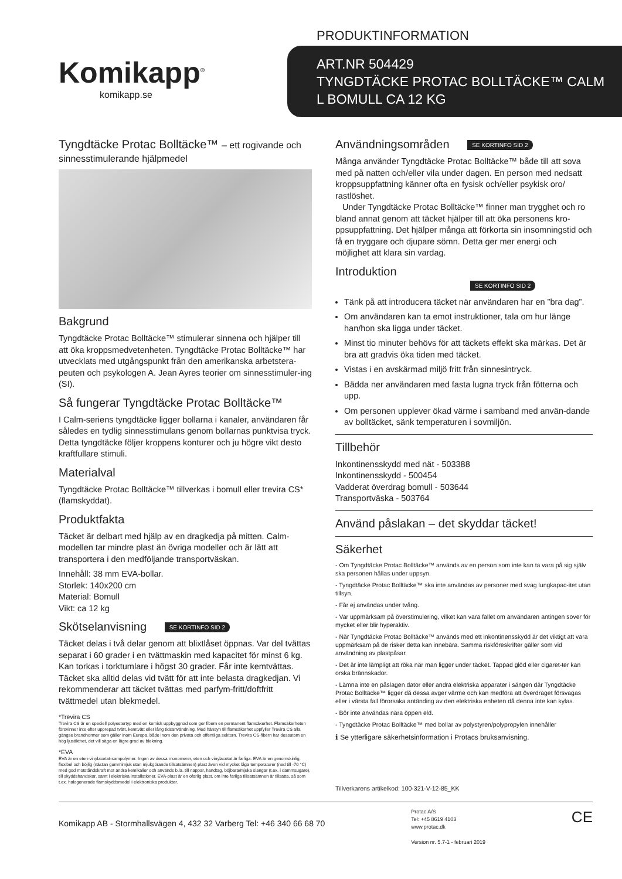Komikapp<sup>®</sup>
komikapp.se
PRODUKTINFORMATION
ART.NR 504429
TYNGDTÄCKE PROTAC BOLLTÄCKE™ CALM
L BOMULL CA 12 KG
Tyngdtäcke Protac Bolltäcke™ – ett rogivande och sinnesstimulerande hjälpmedel
Bakgrund
Tyngdtäcke Protac Bolltäcke™ stimulerar sinnena och hjälper till att öka kroppsmedvetenheten. Tyngdtäcke Protac Bolltäcke™ har utvecklats med utgångspunkt från den amerikanska arbetstera-peuten och psykologen A. Jean Ayres teorier om sinnesstimuler-ing (SI).
Så fungerar Tyngdtäcke Protac Bolltäcke™
I Calm-seriens tyngdtäcke ligger bollarna i kanaler, användaren får således en tydlig sinnesstimulans genom bollarnas punktvisa tryck. Detta tyngdtäcke följer kroppens konturer och ju högre vikt desto kraftfullare stimuli.
Materialval
Tyngdtäcke Protac Bolltäcke™ tillverkas i bomull eller trevira CS* (flamskyddat).
Produktfakta
Täcket är delbart med hjälp av en dragkedja på mitten. Calm-modellen tar mindre plast än övriga modeller och är lätt att transportera i den medföljande transportväskan.
Innehåll: 38 mm EVA-bollar.
Storlek: 140x200 cm
Material: Bomull
Vikt: ca 12 kg
Skötselanvisning SE KORTINFO SID 2
Täcket delas i två delar genom att blixtlåset öppnas. Var del tvättas separat i 60 grader i en tvättmaskin med kapacitet för minst 6 kg. Kan torkas i torktumlare i högst 30 grader. Får inte kemtvättas. Täcket ska alltid delas vid tvätt för att inte belasta dragkedjan. Vi rekommenderar att täcket tvättas med parfym-fritt/doftfritt tvättmedel utan blekmedel.
*Trevira CS
Trevira CS är en speciell polyestertyp med en kemisk uppbyggnad som ger fibern en permanent flamsäkerhet. Flamsäkerheten försvinner inte efter upprepad tvätt, kemtvätt eller lång tidsanvändning. Med hänsyn till flamsäkerhet uppfyller Trevira CS alla gängse brandnormer som gäller inom Europa, både inom den privata och offentliga sektorn. Trevira CS-fibern har dessutom en hög ljusäkthet, det vill säga en lägre grad av blekning.
*EVA
EVA är en eten-vinylacetat-sampolymer. Ingen av dessa monomerer, eten och vinylacetat är farliga. EVA är en genomskinlig, flexibel och böjlig (nästan gummimjuk utan mjukgörande tillsatsämnen) plast även vid mycket låga temperaturer (ned till -70 °C) med god motståndskraft mot andra kemikalier och används b.la. till nappar, handtag, böjbara/mjuka slangar (t.ex. i dammsugare), till skyddshandskar, samt i elektriska installationer. EVA-plast är en ofarlig plast, om inte farliga tillsatsämnen är tillsatta, så som t.ex. halogenerade flamskyddsmedel i elektroniska produkter.
Användningsområden SE KORTINFO SID 2
Många använder Tyngdtäcke Protac Bolltäcke™ både till att sova med på natten och/eller vila under dagen. En person med nedsatt kroppsuppfattning känner ofta en fysisk och/eller psykisk oro/ rastlöshet.
Under Tyngdtäcke Protac Bolltäcke™ finner man trygghet och ro bland annat genom att täcket hjälper till att öka personens kro-ppsuppfattning. Det hjälper många att förkorta sin insomningstid och få en tryggare och djupare sömn. Detta ger mer energi och möjlighet att klara sin vardag.
Introduktion SE KORTINFO SID 2
Tänk på att introducera täcket när användaren har en ”bra dag”.
Om användaren kan ta emot instruktioner, tala om hur länge han/hon ska ligga under täcket.
Minst tio minuter behövs för att täckets effekt ska märkas. Det är bra att gradvis öka tiden med täcket.
Vistas i en avskärmad miljö fritt från sinnesintryck.
Bädda ner användaren med fasta lugna tryck från fötterna och upp.
Om personen upplever ökad värme i samband med använ-dande av bolltäcket, sänk temperaturen i sovmiljön.
Tillbehör
Inkontinensskydd med nät - 503388
Inkontinensskydd - 500454
Vadderat överdrag bomull - 503644
Transportväska - 503764
Använd påslakan – det skyddar täcket!
Säkerhet
- Om Tyngdtäcke Protac Bolltäcke™ används av en person som inte kan ta vara på sig själv ska personen hållas under uppsyn.
- Tyngdtäcke Protac Bolltäcke™ ska inte användas av personer med svag lungkapac-itet utan tillsyn.
- Får ej användas under tvång.
- Var uppmärksam på överstimulering, vilket kan vara fallet om användaren antingen sover för mycket eller blir hyperaktiv.
- När Tyngdtäcke Protac Bolltäcke™ används med ett inkontinensskydd är det viktigt att vara uppmärksam på de risker detta kan innebära. Samma riskföreskrifter gäller som vid användning av plastpåsar.
- Det är inte lämpligt att röka när man ligger under täcket. Tappad glöd eller cigaret-ter kan orska brännskador.
- Lämna inte en påslagen dator eller andra elektriska apparater i sängen där Tyngdtäcke Protac Bolltäcke™ ligger då dessa avger värme och kan medföra att överdraget försvagas eller i värsta fall förorsaka antänding av den elektriska enheten då denna inte kan kylas.
- Bör inte användas nära öppen eld.
- Tyngdtäcke Protac Bolltäcke™ med bollar av polystyren/polypropylen innehåller
ℹ Se ytterligare säkerhetsinformation i Protacs bruksanvisning.
Tillverkarens artikelkod: 100-321-V-12-85_KK
Komikapp AB - Stormhallsvägen 4, 432 32 Varberg Tel: +46 340 66 68 70
Protac A/S
Tel: +45 8619 4103
www.protac.dk
Version nr. 5.7-1 - februari 2019
CE